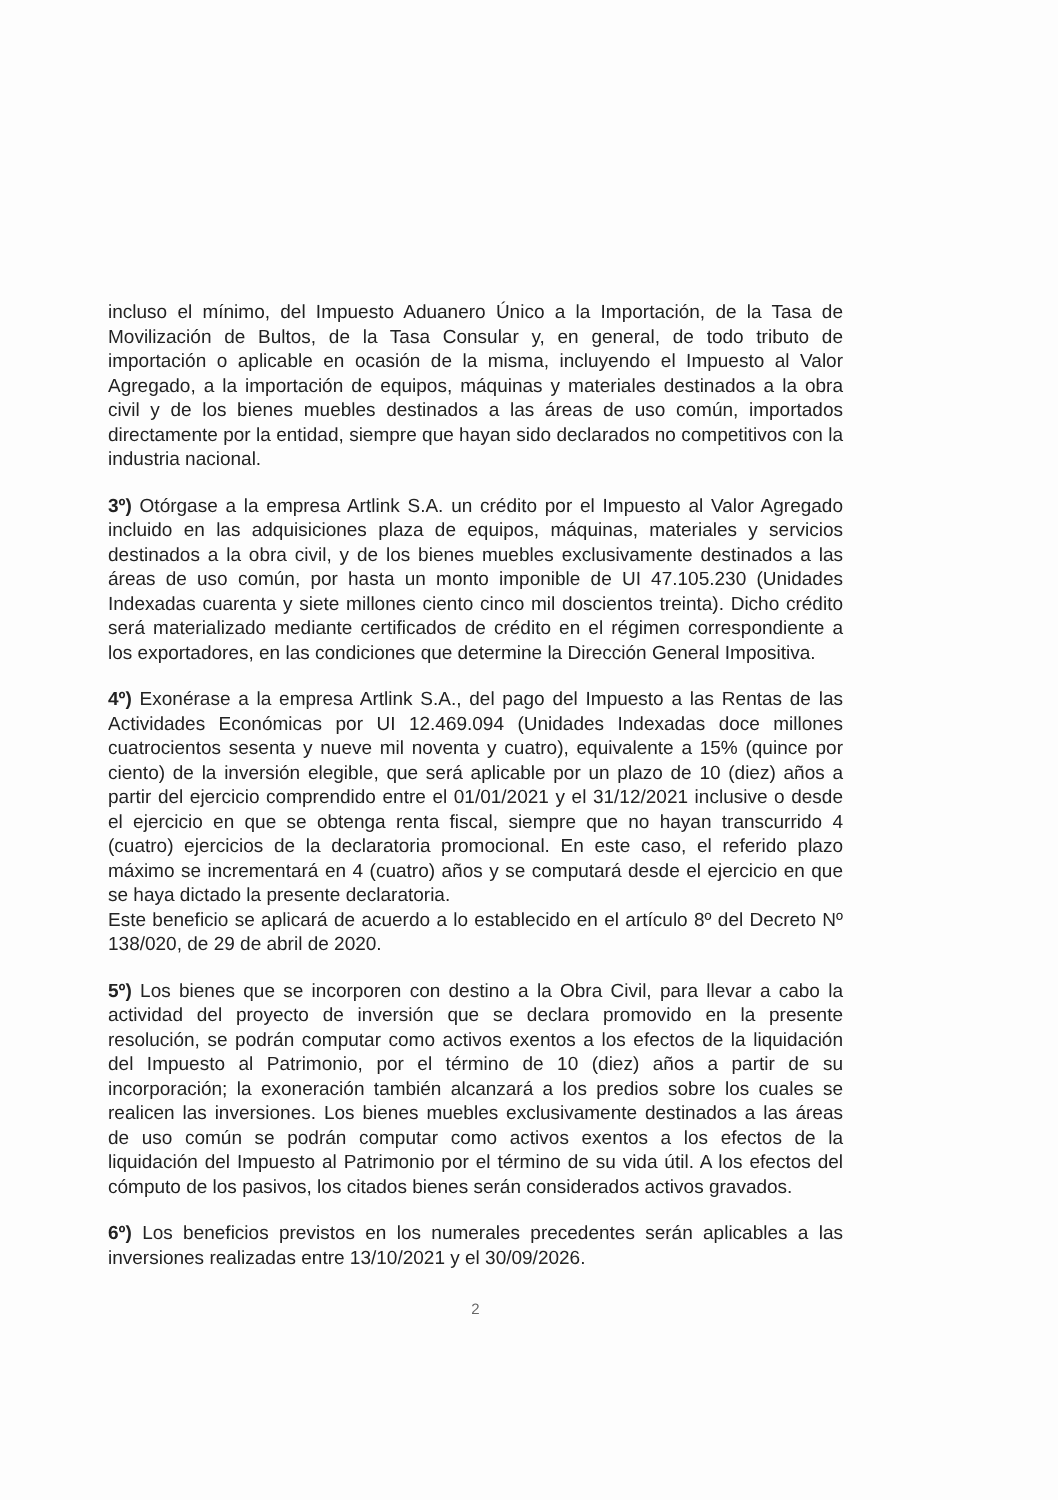incluso el mínimo, del Impuesto Aduanero Único a la Importación, de la Tasa de Movilización de Bultos, de la Tasa Consular y, en general, de todo tributo de importación o aplicable en ocasión de la misma, incluyendo el Impuesto al Valor Agregado, a la importación de equipos, máquinas y materiales destinados a la obra civil y de los bienes muebles destinados a las áreas de uso común, importados directamente por la entidad, siempre que hayan sido declarados no competitivos con la industria nacional.
3º) Otórgase a la empresa Artlink S.A. un crédito por el Impuesto al Valor Agregado incluido en las adquisiciones plaza de equipos, máquinas, materiales y servicios destinados a la obra civil, y de los bienes muebles exclusivamente destinados a las áreas de uso común, por hasta un monto imponible de UI 47.105.230 (Unidades Indexadas cuarenta y siete millones ciento cinco mil doscientos treinta). Dicho crédito será materializado mediante certificados de crédito en el régimen correspondiente a los exportadores, en las condiciones que determine la Dirección General Impositiva.
4º) Exonérase a la empresa Artlink S.A., del pago del Impuesto a las Rentas de las Actividades Económicas por UI 12.469.094 (Unidades Indexadas doce millones cuatrocientos sesenta y nueve mil noventa y cuatro), equivalente a 15% (quince por ciento) de la inversión elegible, que será aplicable por un plazo de 10 (diez) años a partir del ejercicio comprendido entre el 01/01/2021 y el 31/12/2021 inclusive o desde el ejercicio en que se obtenga renta fiscal, siempre que no hayan transcurrido 4 (cuatro) ejercicios de la declaratoria promocional. En este caso, el referido plazo máximo se incrementará en 4 (cuatro) años y se computará desde el ejercicio en que se haya dictado la presente declaratoria.
Este beneficio se aplicará de acuerdo a lo establecido en el artículo 8º del Decreto Nº 138/020, de 29 de abril de 2020.
5º) Los bienes que se incorporen con destino a la Obra Civil, para llevar a cabo la actividad del proyecto de inversión que se declara promovido en la presente resolución, se podrán computar como activos exentos a los efectos de la liquidación del Impuesto al Patrimonio, por el término de 10 (diez) años a partir de su incorporación; la exoneración también alcanzará a los predios sobre los cuales se realicen las inversiones. Los bienes muebles exclusivamente destinados a las áreas de uso común se podrán computar como activos exentos a los efectos de la liquidación del Impuesto al Patrimonio por el término de su vida útil. A los efectos del cómputo de los pasivos, los citados bienes serán considerados activos gravados.
6º) Los beneficios previstos en los numerales precedentes serán aplicables a las inversiones realizadas entre 13/10/2021 y el 30/09/2026.
2